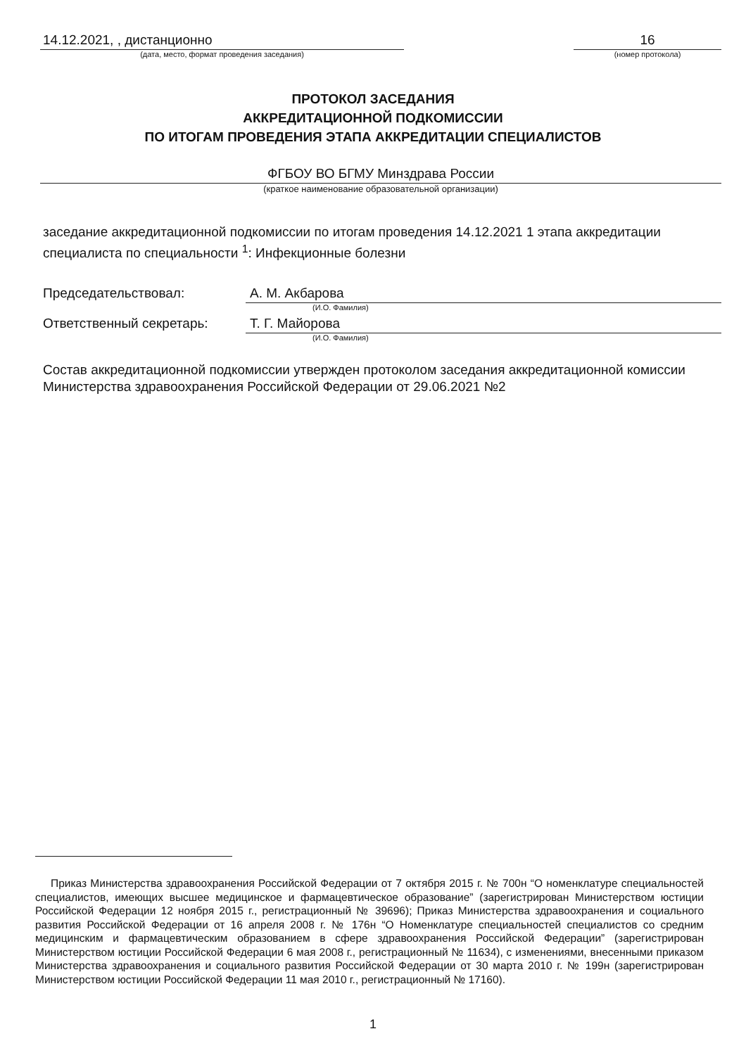14.12.2021, , дистанционно
(дата, место, формат проведения заседания)
16
(номер протокола)
ПРОТОКОЛ ЗАСЕДАНИЯ
АККРЕДИТАЦИОННОЙ ПОДКОМИССИИ
ПО ИТОГАМ ПРОВЕДЕНИЯ ЭТАПА АККРЕДИТАЦИИ СПЕЦИАЛИСТОВ
ФГБОУ ВО БГМУ Минздрава России
(краткое наименование образовательной организации)
заседание аккредитационной подкомиссии по итогам проведения 14.12.2021 1 этапа аккредитации специалиста по специальности <sup>1</sup>: Инфекционные болезни
Председательствовал: А. М. Акбарова
(И.О. Фамилия)
Ответственный секретарь: Т. Г. Майорова
(И.О. Фамилия)
Состав аккредитационной подкомиссии утвержден протоколом заседания аккредитационной комиссии Министерства здравоохранения Российской Федерации от 29.06.2021 №2
Приказ Министерства здравоохранения Российской Федерации от 7 октября 2015 г. № 700н “О номенклатуре специальностей специалистов, имеющих высшее медицинское и фармацевтическое образование” (зарегистрирован Министерством юстиции Российской Федерации 12 ноября 2015 г., регистрационный № 39696); Приказ Министерства здравоохранения и социального развития Российской Федерации от 16 апреля 2008 г. № 176н “О Номенклатуре специальностей специалистов со средним медицинским и фармацевтическим образованием в сфере здравоохранения Российской Федерации” (зарегистрирован Министерством юстиции Российской Федерации 6 мая 2008 г., регистрационный № 11634), с изменениями, внесенными приказом Министерства здравоохранения и социального развития Российской Федерации от 30 марта 2010 г. № 199н (зарегистрирован Министерством юстиции Российской Федерации 11 мая 2010 г., регистрационный № 17160).
1